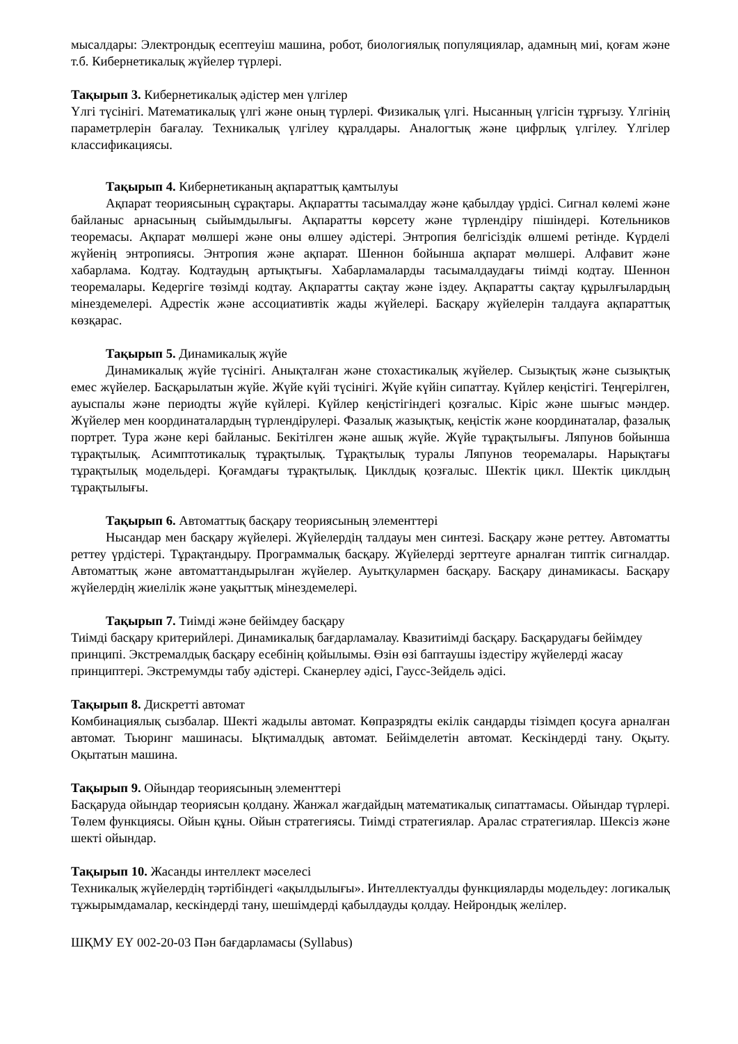мысалдары: Электрондық есептеуіш машина, робот, биологиялық популяциялар, адамның миі, қоғам және т.б. Кибернетикалық жүйелер түрлері.
Тақырып 3. Кибернетикалық әдістер мен үлгілер
Үлгі түсінігі. Математикалық үлгі және оның түрлері. Физикалық үлгі. Нысанның үлгісін тұрғызу. Үлгінің параметрлерін бағалау. Техникалық үлгілеу құралдары. Аналогтық және цифрлық үлгілеу. Үлгілер классификациясы.
Тақырып 4. Кибернетиканың ақпараттық қамтылуы
Ақпарат теориясының сұрақтары. Ақпаратты тасымалдау және қабылдау үрдісі. Сигнал көлемі және байланыс арнасының сыйымдылығы. Ақпаратты көрсету және түрлендіру пішіндері. Котельников теоремасы. Ақпарат мөлшері және оны өлшеу әдістері. Энтропия белгісіздік өлшемі ретінде. Күрделі жүйенің энтропиясы. Энтропия және ақпарат. Шеннон бойынша ақпарат мөлшері. Алфавит және хабарлама. Кодтау. Кодтаудың артықтығы. Хабарламаларды тасымалдаудағы тиімді кодтау. Шеннон теоремалары. Кедергіге төзімді кодтау. Ақпаратты сақтау және іздеу. Ақпаратты сақтау құрылғылардың мінездемелері. Адрестік және ассоциативтік жады жүйелері. Басқару жүйелерін талдауға ақпараттық көзқарас.
Тақырып 5. Динамикалық жүйе
Динамикалық жүйе түсінігі. Анықталған және стохастикалық жүйелер. Сызықтық және сызықтық емес жүйелер. Басқарылатын жүйе. Жүйе күйі түсінігі. Жүйе күйін сипаттау. Күйлер кеңістігі. Теңгерілген, ауыспалы және периодты жүйе күйлері. Күйлер кеңістігіндегі қозғалыс. Кіріс және шығыс мәндер. Жүйелер мен координаталардың түрлендірулері. Фазалық жазықтық, кеңістік және координаталар, фазалық портрет. Тура және кері байланыс. Бекітілген және ашық жүйе. Жүйе тұрақтылығы. Ляпунов бойынша тұрақтылық. Асимптотикалық тұрақтылық. Тұрақтылық туралы Ляпунов теоремалары. Нарықтағы тұрақтылық модельдері. Қоғамдағы тұрақтылық. Циклдық қозғалыс. Шектік цикл. Шектік циклдың тұрақтылығы.
Тақырып 6. Автоматтық басқару теориясының элементтері
Нысандар мен басқару жүйелері. Жүйелердің талдауы мен синтезі. Басқару және реттеу. Автоматты реттеу үрдістері. Тұрақтандыру. Программалық басқару. Жүйелерді зерттеуге арналған типтік сигналдар. Автоматтық және автоматтандырылған жүйелер. Ауытқулармен басқару. Басқару динамикасы. Басқару жүйелердің жиелілік және уақыттық мінездемелері.
Тақырып 7. Тиімді және бейімдеу басқару
Тиімді басқару критерийлері. Динамикалық бағдарламалау. Квазитиімді басқару. Басқарудағы бейімдеу принципі. Экстремалдық басқару есебінің қойылымы. Өзін өзі баптаушы іздестіру жүйелерді жасау принциптері. Экстремумды табу әдістері. Сканерлеу әдісі, Гаусс-Зейдель әдісі.
Тақырып 8. Дискретті автомат
Комбинациялық сызбалар. Шекті жадылы автомат. Көпразрядты екілік сандарды тізімдеп қосуға арналған автомат. Тьюринг машинасы. Ықтималдық автомат. Бейімделетін автомат. Кескіндерді тану. Оқыту. Оқытатын машина.
Тақырып 9. Ойындар теориясының элементтері
Басқаруда ойындар теориясын қолдану. Жанжал жағдайдың математикалық сипаттамасы. Ойындар түрлері. Төлем функциясы. Ойын құны. Ойын стратегиясы. Тиімді стратегиялар. Аралас стратегиялар. Шексіз және шекті ойындар.
Тақырып 10. Жасанды интеллект мәселесі
Техникалық жүйелердің тәртібіндегі «ақылдылығы». Интеллектуалды функцияларды модельдеу: логикалық тұжырымдамалар, кескіндерді тану, шешімдерді қабылдауды қолдау. Нейрондық желілер.
ШҚМУ ЕҮ 002-20-03 Пән бағдарламасы (Syllabus)